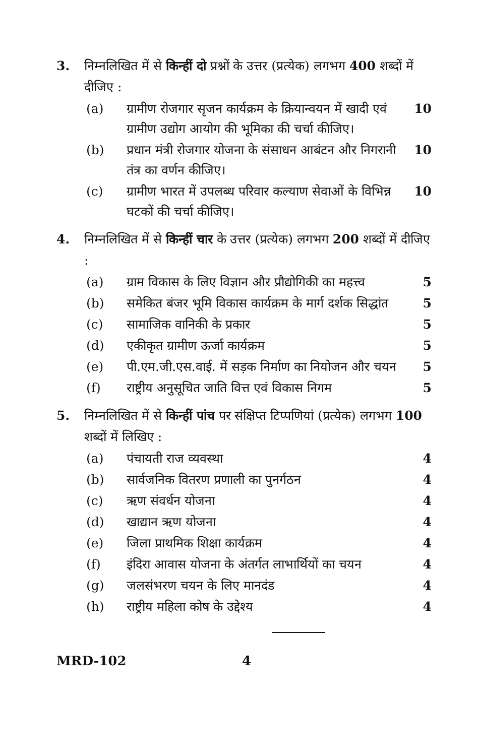3. निम्नलिखित में से किन्हीं दो प्रश्नों के उत्तर (प्रत्येक) लगभग 400 शब्दों में दीजिए :
(a) ग्रामीण रोजगार सृजन कार्यक्रम के क्रियान्वयन में खादी एवं ग्रामीण उद्योग आयोग की भूमिका की चर्चा कीजिए।
10
(b) प्रधान मंत्री रोजगार योजना के संसाधन आबंटन और निगरानी तंत्र का वर्णन कीजिए।
10
(c) ग्रामीण भारत में उपलब्ध परिवार कल्याण सेवाओं के विभिन्न घटकों की चर्चा कीजिए।
10
4. निम्नलिखित में से किन्हीं चार के उत्तर (प्रत्येक) लगभग 200 शब्दों में दीजिए :
(a) ग्राम विकास के लिए विज्ञान और प्रौद्योगिकी का महत्त्व
5
(b) समेकित बंजर भूमि विकास कार्यक्रम के मार्ग दर्शक सिद्धांत
5
(c) सामाजिक वानिकी के प्रकार 5
(d) एकीकृत ग्रामीण ऊर्जा कार्यक्रम 5
(e) पी.एम.जी.एस.वाई. में सड़क निर्माण का नियोजन और चयन
5
(f) राष्ट्रीय अनुसूचित जाति वित्त एवं विकास निगम
5
5. निम्नलिखित में से किन्हीं पांच पर संक्षिप्त टिप्पणियां (प्रत्येक) लगभग 100 शब्दों में लिखिए :
(a) पंचायती राज व्यवस्था 4
(b) सार्वजनिक वितरण प्रणाली का पुनर्गठन
4
(c) ऋण संवर्धन योजना 4
(d) खाद्यान ऋण योजना 4
(e) जिला प्राथमिक शिक्षा कार्यक्रम 4
(f) इंदिरा आवास योजना के अंतर्गत लाभार्थियों का चयन
4
(g) जलसंभरण चयन के लिए मानदंड 4
(h) राष्ट्रीय महिला कोष के उद्देश्य
4
MRD-102 4